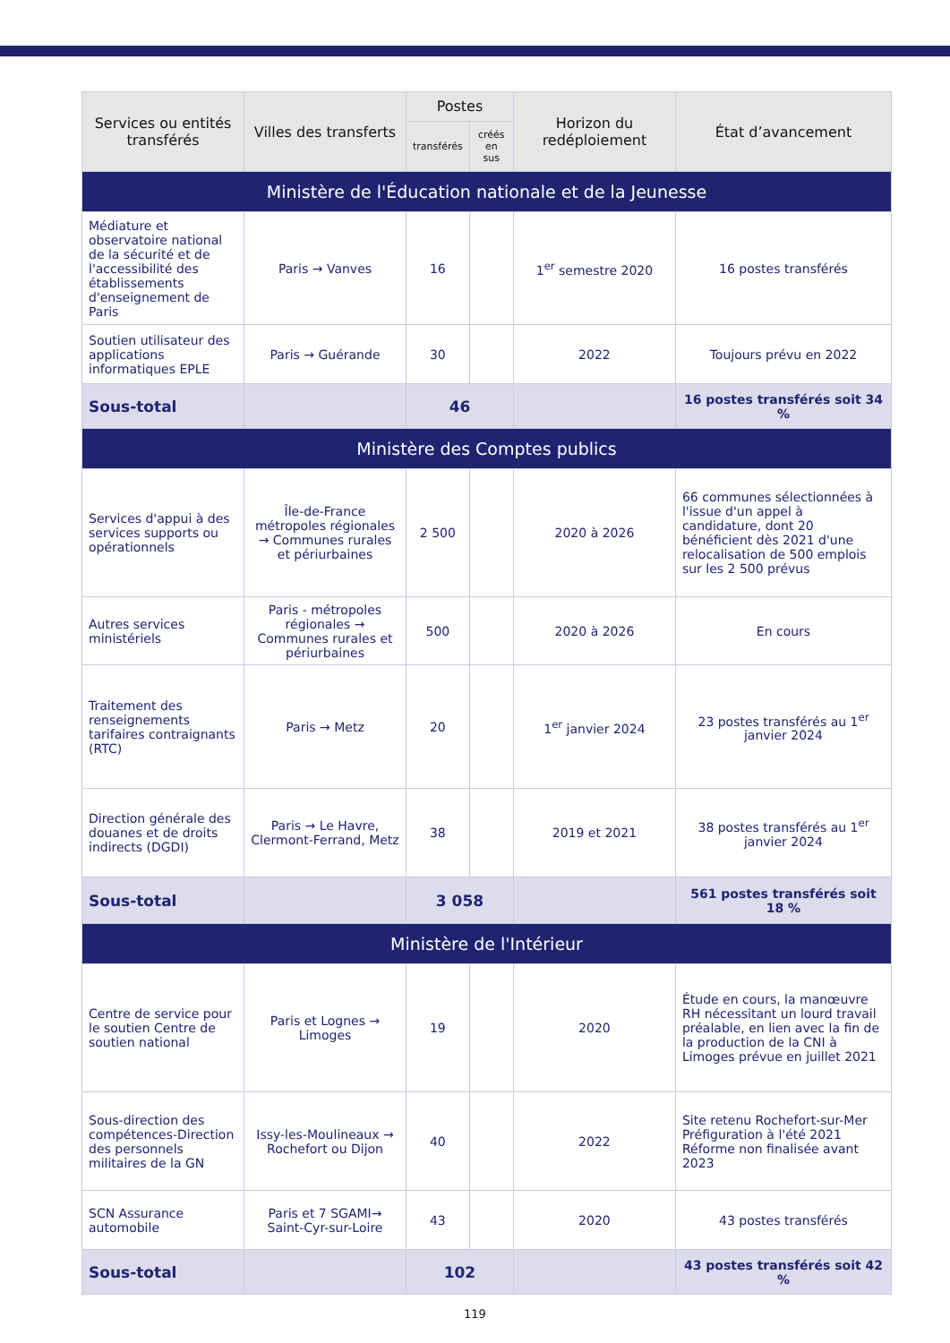| Services ou entités transférés | Villes des transferts | Postes | | Horizon du redéploiement | État d’avancement |
| --- | --- | --- | --- | --- | --- |
| | | transférés | créés en sus | | |
| Ministère de l'Éducation nationale et de la Jeunesse | | | | | |
| Médiature et observatoire national de la sécurité et de l'accessibilité des établissements d'enseignement de Paris | Paris → Vanves | 16 | | 1<sup>er</sup> semestre 2020 | 16 postes transférés |
| Soutien utilisateur des applications informatiques EPLE | Paris → Guérande | 30 | | 2022 | Toujours prévu en 2022 |
| Sous-total | | 46 | | | 16 postes transférés soit 34 % |
| Ministère des Comptes publics | | | | | |
| Services d'appui à des services supports ou opérationnels | Île-de-France métropoles régionales → Communes rurales et périurbaines | 2 500 | | 2020 à 2026 | 66 communes sélectionnées à l'issue d'un appel à candidature, dont 20 bénéficient dès 2021 d'une relocalisation de 500 emplois sur les 2 500 prévus |
| Autres services ministériels | Paris - métropoles régionales → Communes rurales et périurbaines | 500 | | 2020 à 2026 | En cours |
| Traitement des renseignements tarifaires contraignants (RTC) | Paris → Metz | 20 | | 1<sup>er</sup> janvier 2024 | 23 postes transférés au 1<sup>er</sup> janvier 2024 |
| Direction générale des douanes et de droits indirects (DGDI) | Paris → Le Havre, Clermont-Ferrand, Metz | 38 | | 2019 et 2021 | 38 postes transférés au 1<sup>er</sup> janvier 2024 |
| Sous-total | | 3 058 | | | 561 postes transférés soit 18 % |
| Ministère de l'Intérieur | | | | | |
| Centre de service pour le soutien Centre de soutien national | Paris et Lognes → Limoges | 19 | | 2020 | Étude en cours, la manœuvre RH nécessitant un lourd travail préalable, en lien avec la fin de la production de la CNI à Limoges prévue en juillet 2021 |
| Sous-direction des compétences-Direction des personnels militaires de la GN | Issy-les-Moulineaux → Rochefort ou Dijon | 40 | | 2022 | Site retenu Rochefort-sur-Mer Préfiguration à l'été 2021 Réforme non finalisée avant 2023 |
| SCN Assurance automobile | Paris et 7 SGAMI→ Saint-Cyr-sur-Loire | 43 | | 2020 | 43 postes transférés |
| Sous-total | | 102 | | | 43 postes transférés soit 42 % |
119